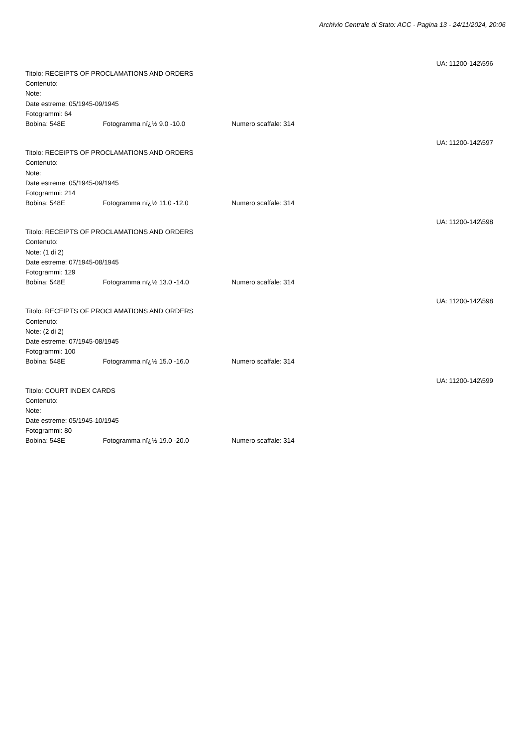Archivio Centrale di Stato: ACC - Pagina 13 - 24/11/2024, 20:06
UA: 11200-142\596
Titolo: RECEIPTS OF PROCLAMATIONS AND ORDERS
Contenuto:
Note:
Date estreme: 05/1945-09/1945
Fotogrammi: 64
Bobina: 548E Fotogramma nï¿½ 9.0 -10.0 Numero scaffale: 314
UA: 11200-142\597
Titolo: RECEIPTS OF PROCLAMATIONS AND ORDERS
Contenuto:
Note:
Date estreme: 05/1945-09/1945
Fotogrammi: 214
Bobina: 548E Fotogramma nï¿½ 11.0 -12.0 Numero scaffale: 314
UA: 11200-142\598
Titolo: RECEIPTS OF PROCLAMATIONS AND ORDERS
Contenuto:
Note: (1 di 2)
Date estreme: 07/1945-08/1945
Fotogrammi: 129
Bobina: 548E Fotogramma nï¿½ 13.0 -14.0 Numero scaffale: 314
UA: 11200-142\598
Titolo: RECEIPTS OF PROCLAMATIONS AND ORDERS
Contenuto:
Note: (2 di 2)
Date estreme: 07/1945-08/1945
Fotogrammi: 100
Bobina: 548E Fotogramma nï¿½ 15.0 -16.0 Numero scaffale: 314
UA: 11200-142\599
Titolo: COURT INDEX CARDS
Contenuto:
Note:
Date estreme: 05/1945-10/1945
Fotogrammi: 80
Bobina: 548E Fotogramma nï¿½ 19.0 -20.0 Numero scaffale: 314